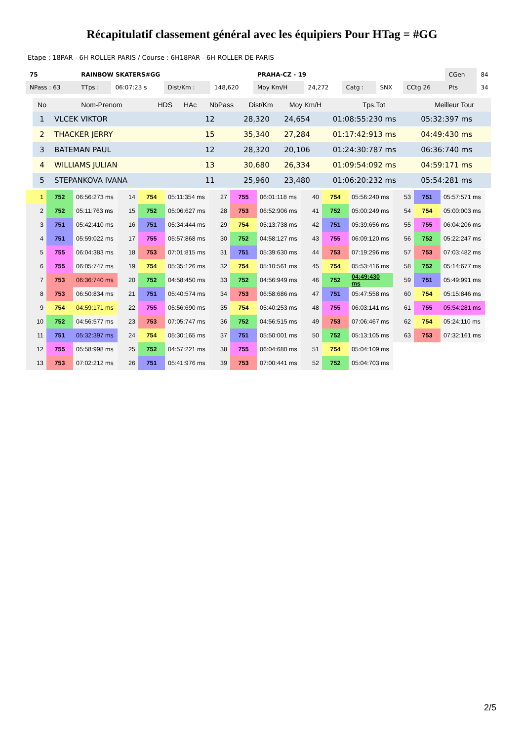Récapitulatif classement général avec les équipiers Pour HTag = #GG
Etape : 18PAR - 6H ROLLER PARIS / Course : 6H18PAR - 6H ROLLER DE PARIS
| 75 | RAINBOW SKATERS#GG | | | | PRAHA-CZ - 19 | | | | | CGen | 84 |
| NPass : 63 | TTps : | 06:07:23 s | Dist/Km : | 148,620 | Moy Km/H | 24,272 | Catg : | SNX | CCtg 26 | Pts | 34 |
| No | Nom-Prenom | HDS | HAc | NbPass | Dist/Km | Moy Km/H | Tps.Tot | Meilleur Tour |
| --- | --- | --- | --- | --- | --- | --- | --- | --- |
| 1 | VLCEK VIKTOR | | | 12 | 28,320 | 24,654 | 01:08:55:230 ms | 05:32:397 ms |
| 2 | THACKER JERRY | | | 15 | 35,340 | 27,284 | 01:17:42:913 ms | 04:49:430 ms |
| 3 | BATEMAN PAUL | | | 12 | 28,320 | 20,106 | 01:24:30:787 ms | 06:36:740 ms |
| 4 | WILLIAMS JULIAN | | | 13 | 30,680 | 26,334 | 01:09:54:092 ms | 04:59:171 ms |
| 5 | STEPANKOVA IVANA | | | 11 | 25,960 | 23,480 | 01:06:20:232 ms | 05:54:281 ms |
| 1 | 752 | 06:56:273 ms | 14 | 754 | 05:11:354 ms | 27 | 755 | 06:01:118 ms | 40 | 754 | 05:56:240 ms | 53 | 751 | 05:57:571 ms |
| 2 | 752 | 05:11:763 ms | 15 | 752 | 05:06:627 ms | 28 | 753 | 06:52:906 ms | 41 | 752 | 05:00:249 ms | 54 | 754 | 05:00:003 ms |
| 3 | 751 | 05:42:410 ms | 16 | 751 | 05:34:444 ms | 29 | 754 | 05:13:738 ms | 42 | 751 | 05:39:656 ms | 55 | 755 | 06:04:206 ms |
| 4 | 751 | 05:59:022 ms | 17 | 755 | 05:57:868 ms | 30 | 752 | 04:58:127 ms | 43 | 755 | 06:09:120 ms | 56 | 752 | 05:22:247 ms |
| 5 | 755 | 06:04:383 ms | 18 | 753 | 07:01:815 ms | 31 | 751 | 05:39:630 ms | 44 | 753 | 07:19:296 ms | 57 | 753 | 07:03:482 ms |
| 6 | 755 | 06:05:747 ms | 19 | 754 | 05:35:126 ms | 32 | 754 | 05:10:561 ms | 45 | 754 | 05:53:416 ms | 58 | 752 | 05:14:677 ms |
| 7 | 753 | 06:36:740 ms | 20 | 752 | 04:58:450 ms | 33 | 752 | 04:56:949 ms | 46 | 752 | 04:49:430 ms | 59 | 751 | 05:49:991 ms |
| 8 | 753 | 06:50:834 ms | 21 | 751 | 05:40:574 ms | 34 | 753 | 06:58:686 ms | 47 | 751 | 05:47:558 ms | 60 | 754 | 05:15:846 ms |
| 9 | 754 | 04:59:171 ms | 22 | 755 | 05:56:690 ms | 35 | 754 | 05:40:253 ms | 48 | 755 | 06:03:141 ms | 61 | 755 | 05:54:281 ms |
| 10 | 752 | 04:56:577 ms | 23 | 753 | 07:05:747 ms | 36 | 752 | 04:56:515 ms | 49 | 753 | 07:06:467 ms | 62 | 754 | 05:24:110 ms |
| 11 | 751 | 05:32:397 ms | 24 | 754 | 05:30:165 ms | 37 | 751 | 05:50:001 ms | 50 | 752 | 05:13:105 ms | 63 | 753 | 07:32:161 ms |
| 12 | 755 | 05:58:998 ms | 25 | 752 | 04:57:221 ms | 38 | 755 | 06:04:680 ms | 51 | 754 | 05:04:109 ms | | | |
| 13 | 753 | 07:02:212 ms | 26 | 751 | 05:41:976 ms | 39 | 753 | 07:00:441 ms | 52 | 752 | 05:04:703 ms | | | |
2/5